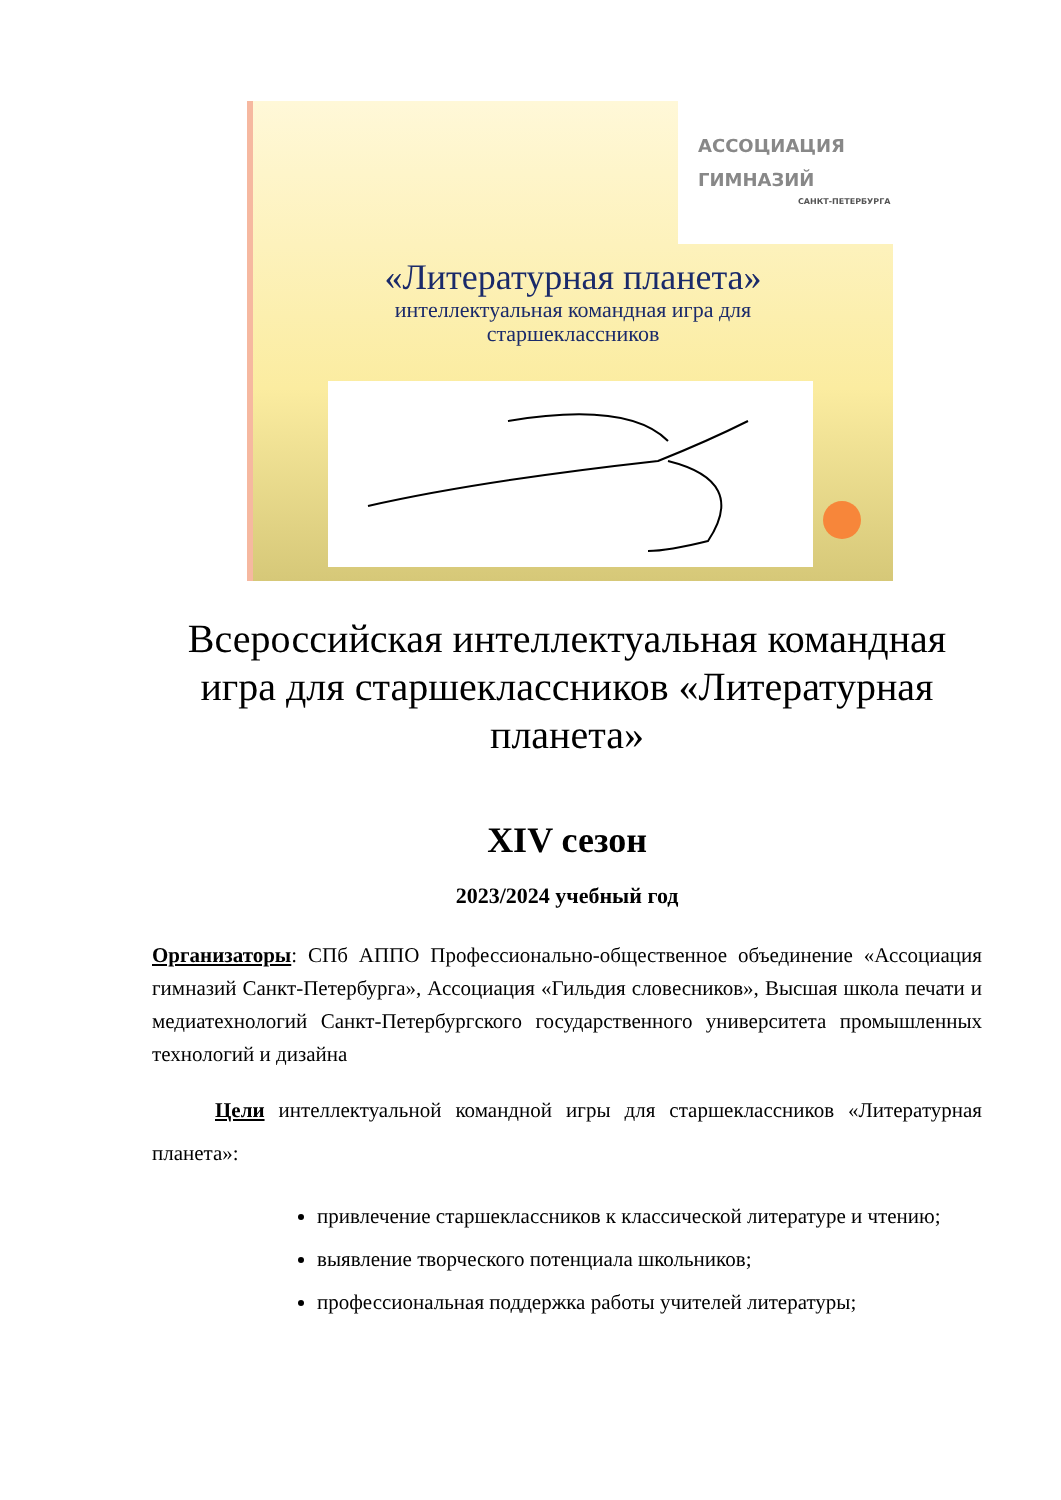АССОЦИАЦИЯ
ГИМНАЗИЙ
САНКТ-ПЕТЕРБУРГА
«Литературная планета»
интеллектуальная командная игра для старшеклассников
Всероссийская интеллектуальная командная игра для старшеклассников «Литературная планета»
XIV сезон
2023/2024 учебный год
Организаторы: СПб АППО Профессионально-общественное объединение «Ассоциация гимназий Санкт-Петербурга», Ассоциация «Гильдия словесников», Высшая школа печати и медиатехнологий Санкт-Петербургского государственного университета промышленных технологий и дизайна
Цели интеллектуальной командной игры для старшеклассников «Литературная планета»:
привлечение старшеклассников к классической литературе и чтению;
выявление творческого потенциала школьников;
профессиональная поддержка работы учителей литературы;